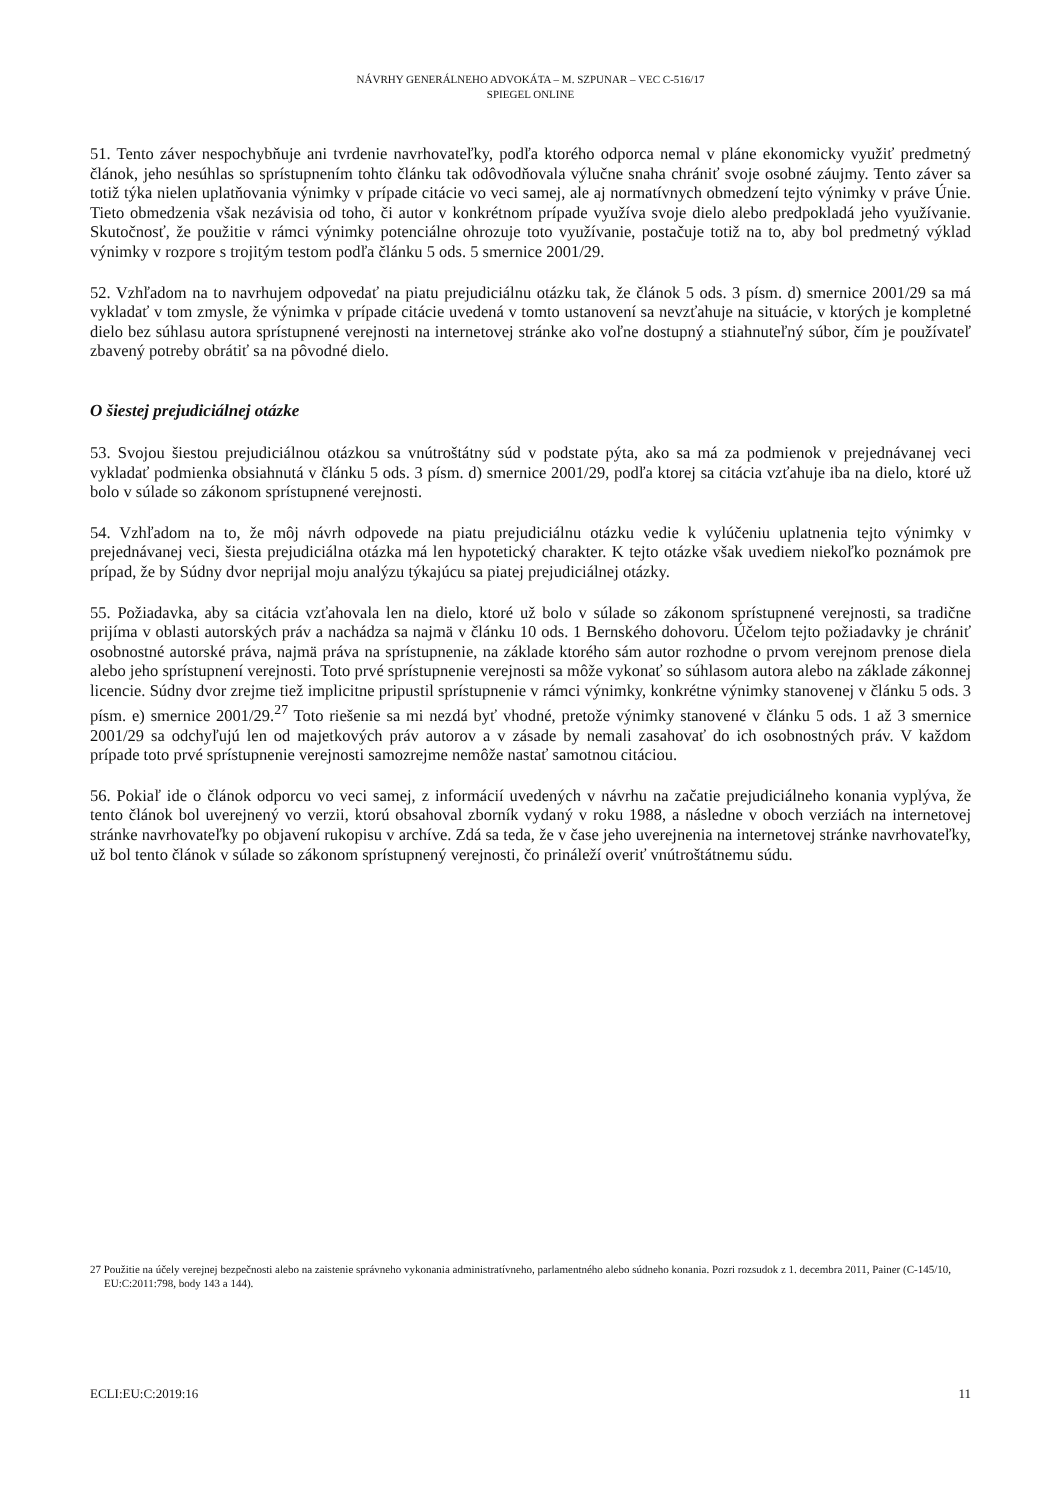NÁVRHY GENERÁLNEHO ADVOKÁTA – M. SZPUNAR – VEC C-516/17
SPIEGEL ONLINE
51. Tento záver nespochybňuje ani tvrdenie navrhovateľky, podľa ktorého odporca nemal v pláne ekonomicky využiť predmetný článok, jeho nesúhlas so sprístupnením tohto článku tak odôvodňovala výlučne snaha chrániť svoje osobné záujmy. Tento záver sa totiž týka nielen uplatňovania výnimky v prípade citácie vo veci samej, ale aj normatívnych obmedzení tejto výnimky v práve Únie. Tieto obmedzenia však nezávisia od toho, či autor v konkrétnom prípade využíva svoje dielo alebo predpokladá jeho využívanie. Skutočnosť, že použitie v rámci výnimky potenciálne ohrozuje toto využívanie, postačuje totiž na to, aby bol predmetný výklad výnimky v rozpore s trojitým testom podľa článku 5 ods. 5 smernice 2001/29.
52. Vzhľadom na to navrhujem odpovedať na piatu prejudiciálnu otázku tak, že článok 5 ods. 3 písm. d) smernice 2001/29 sa má vykladať v tom zmysle, že výnimka v prípade citácie uvedená v tomto ustanovení sa nevzťahuje na situácie, v ktorých je kompletné dielo bez súhlasu autora sprístupnené verejnosti na internetovej stránke ako voľne dostupný a stiahnuteľný súbor, čím je používateľ zbavený potreby obrátiť sa na pôvodné dielo.
O šiestej prejudiciálnej otázke
53. Svojou šiestou prejudiciálnou otázkou sa vnútroštátny súd v podstate pýta, ako sa má za podmienok v prejednávanej veci vykladať podmienka obsiahnutá v článku 5 ods. 3 písm. d) smernice 2001/29, podľa ktorej sa citácia vzťahuje iba na dielo, ktoré už bolo v súlade so zákonom sprístupnené verejnosti.
54. Vzhľadom na to, že môj návrh odpovede na piatu prejudiciálnu otázku vedie k vylúčeniu uplatnenia tejto výnimky v prejednávanej veci, šiesta prejudiciálna otázka má len hypotetický charakter. K tejto otázke však uvediem niekoľko poznámok pre prípad, že by Súdny dvor neprijal moju analýzu týkajúcu sa piatej prejudiciálnej otázky.
55. Požiadavka, aby sa citácia vzťahovala len na dielo, ktoré už bolo v súlade so zákonom sprístupnené verejnosti, sa tradične prijíma v oblasti autorských práv a nachádza sa najmä v článku 10 ods. 1 Bernského dohovoru. Účelom tejto požiadavky je chrániť osobnostné autorské práva, najmä práva na sprístupnenie, na základe ktorého sám autor rozhodne o prvom verejnom prenose diela alebo jeho sprístupnení verejnosti. Toto prvé sprístupnenie verejnosti sa môže vykonať so súhlasom autora alebo na základe zákonnej licencie. Súdny dvor zrejme tiež implicitne pripustil sprístupnenie v rámci výnimky, konkrétne výnimky stanovenej v článku 5 ods. 3 písm. e) smernice 2001/29.<sup>27</sup> Toto riešenie sa mi nezdá byť vhodné, pretože výnimky stanovené v článku 5 ods. 1 až 3 smernice 2001/29 sa odchyľujú len od majetkových práv autorov a v zásade by nemali zasahovať do ich osobnostných práv. V každom prípade toto prvé sprístupnenie verejnosti samozrejme nemôže nastať samotnou citáciou.
56. Pokiaľ ide o článok odporcu vo veci samej, z informácií uvedených v návrhu na začatie prejudiciálneho konania vyplýva, že tento článok bol uverejnený vo verzii, ktorú obsahoval zborník vydaný v roku 1988, a následne v oboch verziách na internetovej stránke navrhovateľky po objavení rukopisu v archíve. Zdá sa teda, že v čase jeho uverejnenia na internetovej stránke navrhovateľky, už bol tento článok v súlade so zákonom sprístupnený verejnosti, čo prináleží overiť vnútroštátnemu súdu.
27 Použitie na účely verejnej bezpečnosti alebo na zaistenie správneho vykonania administratívneho, parlamentného alebo súdneho konania. Pozri rozsudok z 1. decembra 2011, Painer (C-145/10, EU:C:2011:798, body 143 a 144).
ECLI:EU:C:2019:16 11